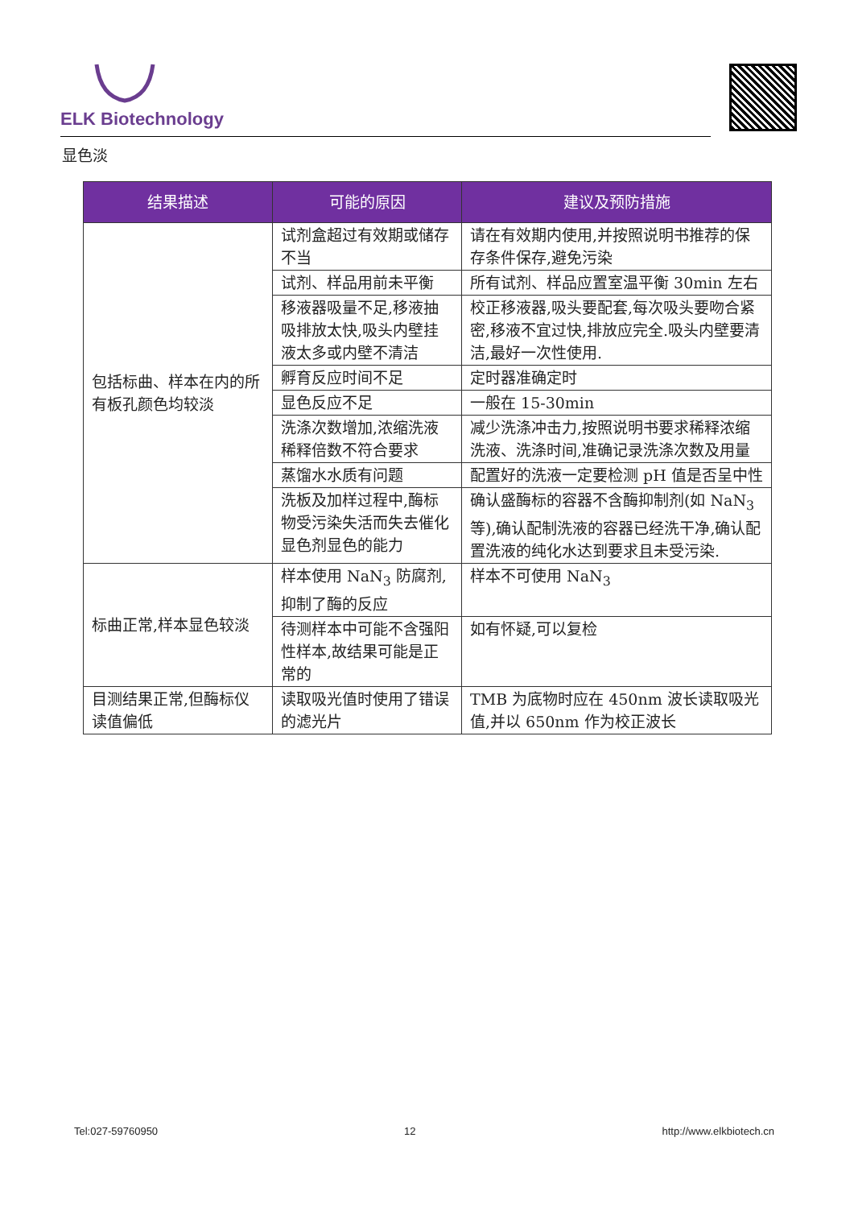ELK Biotechnology
显色淡
| 结果描述 | 可能的原因 | 建议及预防措施 |
| --- | --- | --- |
| 包括标曲、样本在内的所有板孔颜色均较淡 | 试剂盒超过有效期或储存不当 | 请在有效期内使用,并按照说明书推荐的保存条件保存,避免污染 |
| | 试剂、样品用前未平衡 | 所有试剂、样品应置室温平衡 30min 左右 |
| | 移液器吸量不足,移液抽吸排放太快,吸头内壁挂液太多或内壁不清洁 | 校正移液器,吸头要配套,每次吸头要吻合紧密,移液不宜过快,排放应完全.吸头内壁要清洁,最好一次性使用. |
| | 孵育反应时间不足 | 定时器准确定时 |
| | 显色反应不足 | 一般在 15-30min |
| | 洗涤次数增加,浓缩洗液稀释倍数不符合要求 | 减少洗涤冲击力,按照说明书要求稀释浓缩洗液、洗涤时间,准确记录洗涤次数及用量 |
| | 蒸馏水水质有问题 | 配置好的洗液一定要检测 pH 值是否呈中性 |
| | 洗板及加样过程中,酶标物受污染失活而失去催化显色剂显色的能力 | 确认盛酶标的容器不含酶抑制剂(如 NaN<sub>3</sub> 等),确认配制洗液的容器已经洗干净,确认配置洗液的纯化水达到要求且未受污染. |
| 标曲正常,样本显色较淡 | 样本使用 NaN<sub>3</sub> 防腐剂,抑制了酶的反应 | 样本不可使用 NaN<sub>3</sub> |
| | 待测样本中可能不含强阳性样本,故结果可能是正常的 | 如有怀疑,可以复检 |
| 目测结果正常,但酶标仪读值偏低 | 读取吸光值时使用了错误的滤光片 | TMB 为底物时应在 450nm 波长读取吸光值,并以 650nm 作为校正波长 |
Tel:027-59760950 12 http://www.elkbiotech.cn